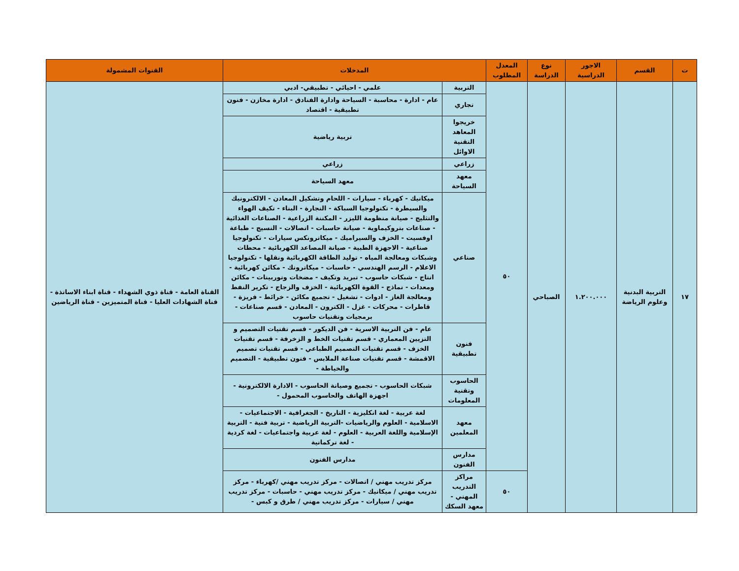| ت | القسم | الاجور الدراسية | نوع الدراسة | المعدل المطلوب | المدخلات | | القنوات المشمولة |
| --- | --- | --- | --- | --- | --- | --- | --- |
| ١٧ | التربية البدنية وعلوم الرياضة | ١.٢٠٠.٠٠٠ | الصباحي | ٥٠ | التربية | علمي - احيائي - تطبيقي- ادبي | القناة العامة - قناة ذوي الشهداء - قناة ابناء الاساتذة - قناة الشهادات العليا - قناة المتميزين - قناة الرياضين |
| | | | | | تجاري | عام - ادارة - محاسبة - السياحة وادارة الفنادق - ادارة مخازن - فنون تطبيقية - اقتصاد | |
| | | | | | خريجوا المعاهد التقنية الاوائل | تربية رياضية | |
| | | | | | زراعي | زراعي | |
| | | | | | معهد السياحة | معهد السياحة | |
| | | | | | صناعي | ميكانيك - كهرباء - سيارات - اللحام وتشكيل المعادن - الالكترونيك والسيطرة - تكنولوجيا السباكة - النجارة - البناء - تكيف الهواء والتثليج - صيانة منظومة الليزر - المكننة الزراعية - الصناعات الغذائية - صناعات بتروكيماوية - صيانة حاسبات - اتصالات - النسيج - طباعة اوفسيت - الخزف والسيراميك - ميكاترونكس سيارات - تكنولوجيا صناعية - الاجهزة الطبية - صيانة المصاعد الكهربائية - محطات وشبكات ومعالجة المياه - توليد الطاقة الكهربائية ونقلها - تكنولوجيا الاعلام - الرسم الهندسي - حاسبات - ميكاترونك - مكائن كهربائية - انتاج - شبكات حاسوب - تبريد وتكيف - مضخات وتوربينات - مكائن ومعدات - نماذج - القوة الكهربائية - الخزف والزجاج - تكرير النفط ومعالجة الغاز - ادوات - تشغيل - تجميع مكائن - خرائط - فريزة - قاطرات - محركات - غزل - الكترون - المعادن - قسم صناعات - برمجيات وتقنيات حاسوب | |
| | | | | | فنون تطبيقية | عام - فن التربية الاسرية - فن الديكور - قسم تقنيات التصميم و التزيين المعماري - قسم تقنيات الخط و الزخرفة - قسم تقنيات الخزف - قسم تقنيات التصميم الطباعي - قسم تقنيات تصميم الاقمشة - قسم تقنيات صناعة الملابس - فنون تطبيقية - التصميم والخياطة - | |
| | | | | | الحاسوب وتقنية المعلومات | شبكات الحاسوب - تجميع وصيانة الحاسوب - الادارة الالكترونية - اجهزة الهاتف والحاسوب المحمول - | |
| | | | | | معهد المعلمين | لغة عربية - لغة انكليزية - التاريخ - الجغرافية - الاجتماعيات - الاسلامية - العلوم والرياضيات -التربية الرياضية - تربية فنية - التربية الإسلامية واللغة العربية - العلوم - لغة عربية واجتماعيات - لغة كردية - لغة تركمانية | |
| | | | | | مدارس الفنون | مدارس الفنون | |
| | | | | ٥٠ | مراكز التدريب المهني - معهد السكك | مركز تدريب مهني / اتصالات - مركز تدريب مهني /كهرباء - مركز تدريب مهني / ميكانيك - مركز تدريب مهني - حاسبات - مركز تدريب مهني / سيارات - مركز تدريب مهني / طرق و كبس - | |